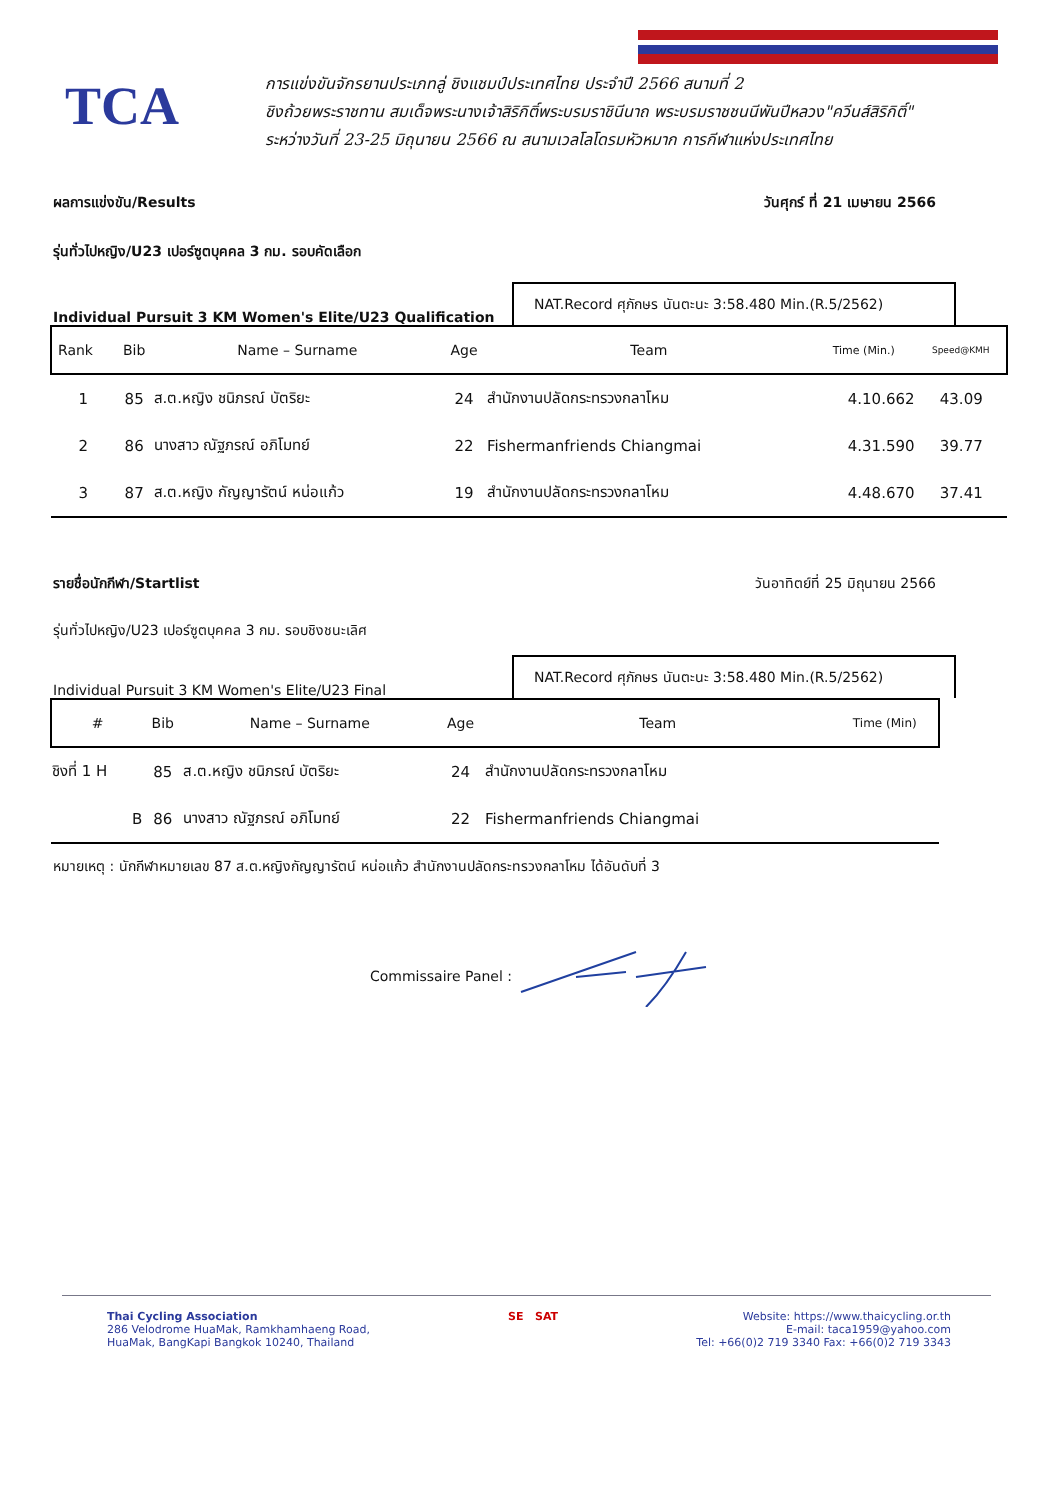TCA
การแข่งขันจักรยานประเภทลู่ ชิงแชมป์ประเทศไทย ประจำปี 2566 สนามที่ 2
ชิงถ้วยพระราชทาน สมเด็จพระนางเจ้าสิริกิติ์พระบรมราชินีนาถ พระบรมราชชนนีพันปีหลวง"ควีนส์สิริกิติ์"
ระหว่างวันที่ 23-25 มิถุนายน 2566 ณ สนามเวลโลโดรมหัวหมาก การกีฬาแห่งประเทศไทย
ผลการแข่งขัน/Results วันศุกร์ ที่ 21 เมษายน 2566
รุ่นทั่วไปหญิง/U23 เปอร์ซูตบุคคล 3 กม. รอบคัดเลือก
Individual Pursuit 3 KM Women's Elite/U23 Qualification
NAT.Record ศุภักษร นันตะนะ 3:58.480 Min.(R.5/2562)
| Rank | Bib | Name – Surname | Age | Team | Time (Min.) | Speed@KMH |
| --- | --- | --- | --- | --- | --- | --- |
| 1 | 85 | ส.ต.หญิง ชนิภรณ์ บัตริยะ | 24 | สำนักงานปลัดกระทรวงกลาโหม | 4.10.662 | 43.09 |
| 2 | 86 | นางสาว ณัฐภรณ์ อภิโมทย์ | 22 | Fishermanfriends Chiangmai | 4.31.590 | 39.77 |
| 3 | 87 | ส.ต.หญิง กัญญารัตน์ หน่อแก้ว | 19 | สำนักงานปลัดกระทรวงกลาโหม | 4.48.670 | 37.41 |
รายชื่อนักกีฬา/Startlist วันอาทิตย์ที่ 25 มิถุนายน 2566
รุ่นทั่วไปหญิง/U23 เปอร์ซูตบุคคล 3 กม. รอบชิงชนะเลิศ
Individual Pursuit 3 KM Women's Elite/U23 Final
NAT.Record ศุภักษร นันตะนะ 3:58.480 Min.(R.5/2562)
| # | Bib | Name – Surname | Age | Team | Time (Min) |
| --- | --- | --- | --- | --- | --- |
| ชิงที่ 1 H | 85 | ส.ต.หญิง ชนิภรณ์ บัตริยะ | 24 | สำนักงานปลัดกระทรวงกลาโหม | |
| B | 86 | นางสาว ณัฐภรณ์ อภิโมทย์ | 22 | Fishermanfriends Chiangmai | |
หมายเหตุ : นักกีฬาหมายเลข 87 ส.ต.หญิงกัญญารัตน์ หน่อแก้ว สำนักงานปลัดกระทรวงกลาโหม ได้อันดับที่ 3
Commissaire Panel :
Thai Cycling Association
286 Velodrome HuaMak, Ramkhamhaeng Road,
HuaMak, BangKapi Bangkok 10240, Thailand
SE SAT Website: https://www.thaicycling.or.th
E-mail: taca1959@yahoo.com
Tel: +66(0)2 719 3340 Fax: +66(0)2 719 3343